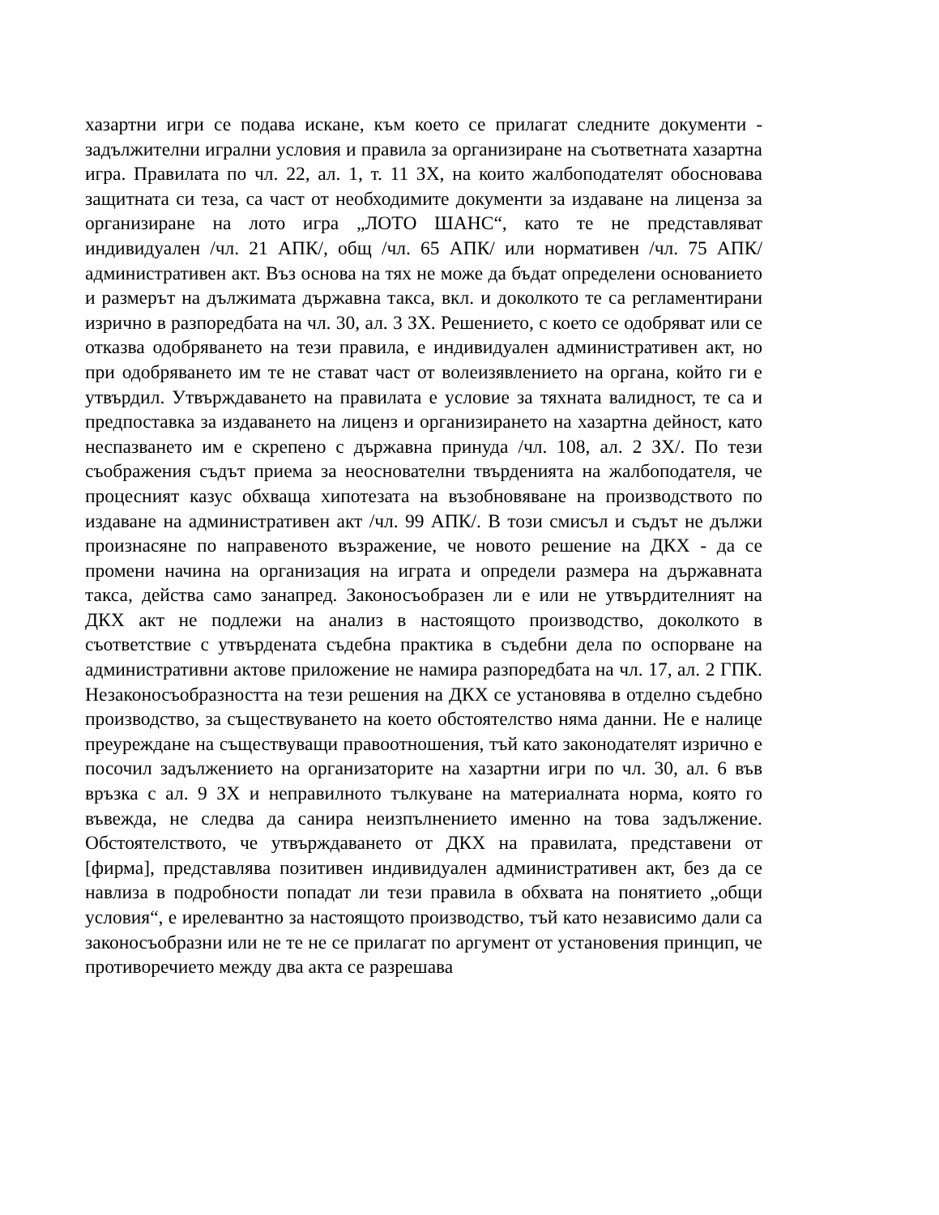хазартни игри се подава искане, към което се прилагат следните документи - задължителни игрални условия и правила за организиране на съответната хазартна игра. Правилата по чл. 22, ал. 1, т. 11 ЗХ, на които жалбоподателят обосновава защитната си теза, са част от необходимите документи за издаване на лиценза за организиране на лото игра „ЛОТО ШАНС“, като те не представляват индивидуален /чл. 21 АПК/, общ /чл. 65 АПК/ или нормативен /чл. 75 АПК/ административен акт. Въз основа на тях не може да бъдат определени основанието и размерът на дължимата държавна такса, вкл. и доколкото те са регламентирани изрично в разпоредбата на чл. 30, ал. 3 ЗХ. Решението, с което се одобряват или се отказва одобряването на тези правила, е индивидуален административен акт, но при одобряването им те не стават част от волеизявлението на органа, който ги е утвърдил. Утвърждаването на правилата е условие за тяхната валидност, те са и предпоставка за издаването на лиценз и организирането на хазартна дейност, като неспазването им е скрепено с държавна принуда /чл. 108, ал. 2 ЗХ/. По тези съображения съдът приема за неоснователни твърденията на жалбоподателя, че процесният казус обхваща хипотезата на възобновяване на производството по издаване на административен акт /чл. 99 АПК/. В този смисъл и съдът не дължи произнасяне по направеното възражение, че новото решение на ДКХ - да се промени начина на организация на играта и определи размера на държавната такса, действа само занапред. Законосъобразен ли е или не утвърдителният на ДКХ акт не подлежи на анализ в настоящото производство, доколкото в съответствие с утвърдената съдебна практика в съдебни дела по оспорване на административни актове приложение не намира разпоредбата на чл. 17, ал. 2 ГПК. Незаконосъобразността на тези решения на ДКХ се установява в отделно съдебно производство, за съществуването на което обстоятелство няма данни. Не е налице преуреждане на съществуващи правоотношения, тъй като законодателят изрично е посочил задължението на организаторите на хазартни игри по чл. 30, ал. 6 във връзка с ал. 9 ЗХ и неправилното тълкуване на материалната норма, която го въвежда, не следва да санира неизпълнението именно на това задължение. Обстоятелството, че утвърждаването от ДКХ на правилата, представени от [фирма], представлява позитивен индивидуален административен акт, без да се навлиза в подробности попадат ли тези правила в обхвата на понятието „общи условия“, е ирелевантно за настоящото производство, тъй като независимо дали са законосъобразни или не те не се прилагат по аргумент от установения принцип, че противоречието между два акта се разрешава